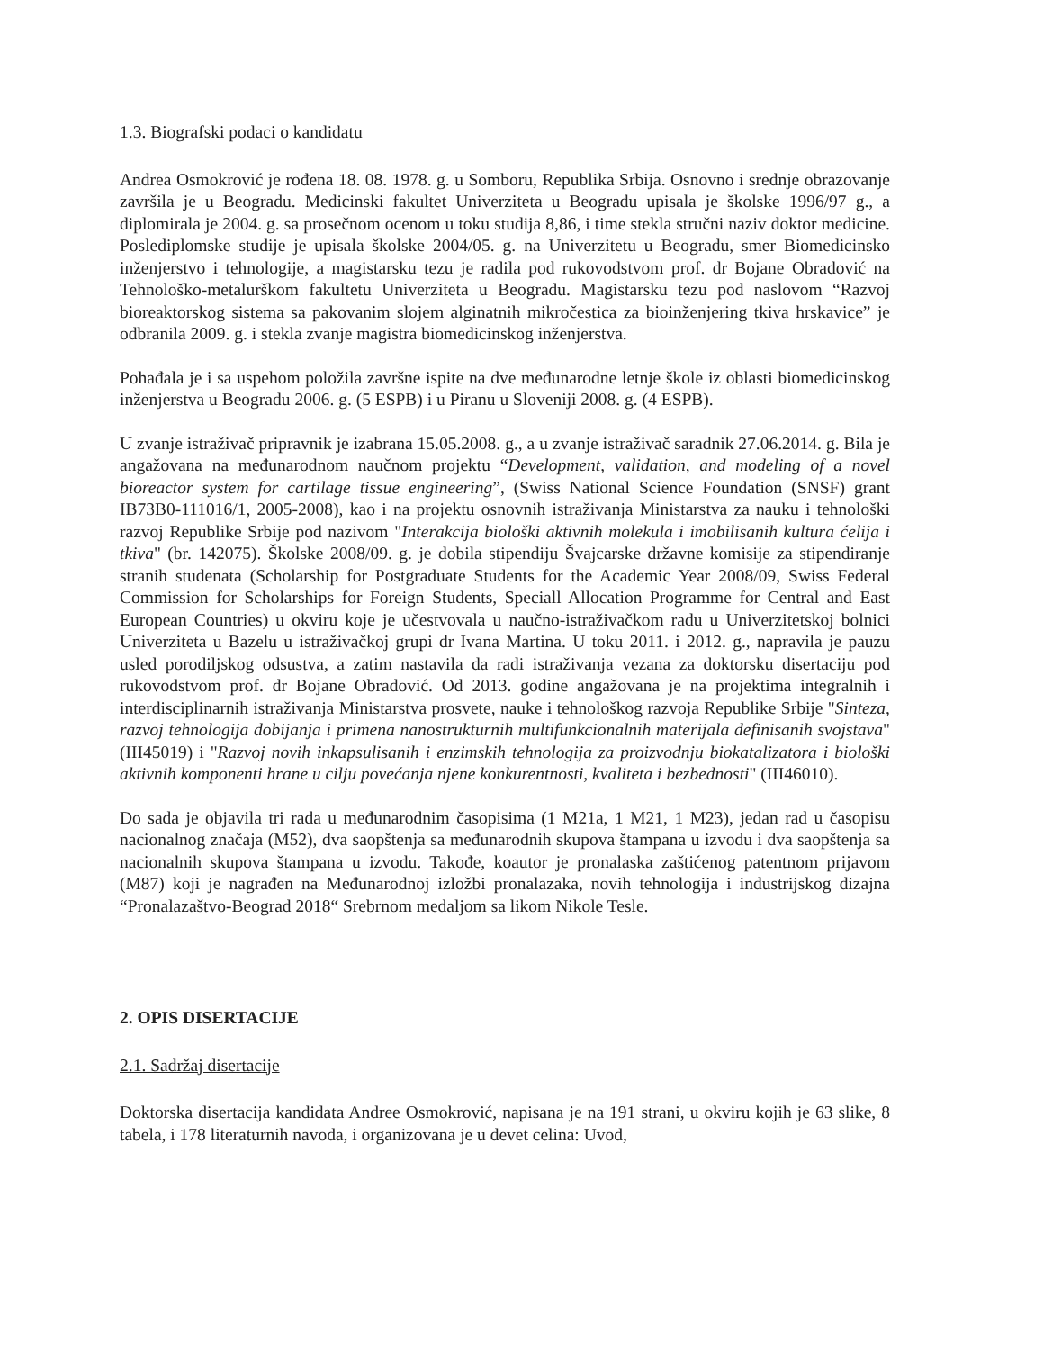1.3. Biografski podaci o kandidatu
Andrea Osmokrović je rođena 18. 08. 1978. g. u Somboru, Republika Srbija. Osnovno i srednje obrazovanje završila je u Beogradu. Medicinski fakultet Univerziteta u Beogradu upisala je školske 1996/97 g., a diplomirala je 2004. g. sa prosečnom ocenom u toku studija 8,86, i time stekla stručni naziv doktor medicine. Poslediplomske studije je upisala školske 2004/05. g. na Univerzitetu u Beogradu, smer Biomedicinsko inženjerstvo i tehnologije, a magistarsku tezu je radila pod rukovodstvom prof. dr Bojane Obradović na Tehnološko-metalurškom fakultetu Univerziteta u Beogradu. Magistarsku tezu pod naslovom “Razvoj bioreaktorskog sistema sa pakovanim slojem alginatnih mikročestica za bioinženjering tkiva hrskavice” je odbranila 2009. g. i stekla zvanje magistra biomedicinskog inženjerstva.
Pohađala je i sa uspehom položila završne ispite na dve međunarodne letnje škole iz oblasti biomedicinskog inženjerstva u Beogradu 2006. g. (5 ESPB) i u Piranu u Sloveniji 2008. g. (4 ESPB).
U zvanje istraživač pripravnik je izabrana 15.05.2008. g., a u zvanje istraživač saradnik 27.06.2014. g. Bila je angažovana na međunarodnom naučnom projektu “Development, validation, and modeling of a novel bioreactor system for cartilage tissue engineering”, (Swiss National Science Foundation (SNSF) grant IB73B0-111016/1, 2005-2008), kao i na projektu osnovnih istraživanja Ministarstva za nauku i tehnološki razvoj Republike Srbije pod nazivom "Interakcija biološki aktivnih molekula i imobilisanih kultura ćelija i tkiva" (br. 142075). Školske 2008/09. g. je dobila stipendiju Švajcarske državne komisije za stipendiranje stranih studenata (Scholarship for Postgraduate Students for the Academic Year 2008/09, Swiss Federal Commission for Scholarships for Foreign Students, Speciall Allocation Programme for Central and East European Countries) u okviru koje je učestvovala u naučno-istraživačkom radu u Univerzitetskoj bolnici Univerziteta u Bazelu u istraživačkoj grupi dr Ivana Martina. U toku 2011. i 2012. g., napravila je pauzu usled porodiljskog odsustva, a zatim nastavila da radi istraživanja vezana za doktorsku disertaciju pod rukovodstvom prof. dr Bojane Obradović. Od 2013. godine angažovana je na projektima integralnih i interdisciplinarnih istraživanja Ministarstva prosvete, nauke i tehnološkog razvoja Republike Srbije "Sinteza, razvoj tehnologija dobijanja i primena nanostrukturnih multifunkcionalnih materijala definisanih svojstava" (III45019) i "Razvoj novih inkapsulisanih i enzimskih tehnologija za proizvodnju biokatalizatora i biološki aktivnih komponenti hrane u cilju povećanja njene konkurentnosti, kvaliteta i bezbednosti" (III46010).
Do sada je objavila tri rada u međunarodnim časopisima (1 M21a, 1 M21, 1 M23), jedan rad u časopisu nacionalnog značaja (M52), dva saopštenja sa međunarodnih skupova štampana u izvodu i dva saopštenja sa nacionalnih skupova štampana u izvodu. Takođe, koautor je pronalaska zaštićenog patentnom prijavom (M87) koji je nagrađen na Međunarodnoj izložbi pronalazaka, novih tehnologija i industrijskog dizajna “Pronalazaštvo-Beograd 2018“ Srebrnom medaljom sa likom Nikole Tesle.
2. OPIS DISERTACIJE
2.1. Sadržaj disertacije
Doktorska disertacija kandidata Andree Osmokrović, napisana je na 191 strani, u okviru kojih je 63 slike, 8 tabela, i 178 literaturnih navoda, i organizovana je u devet celina: Uvod,